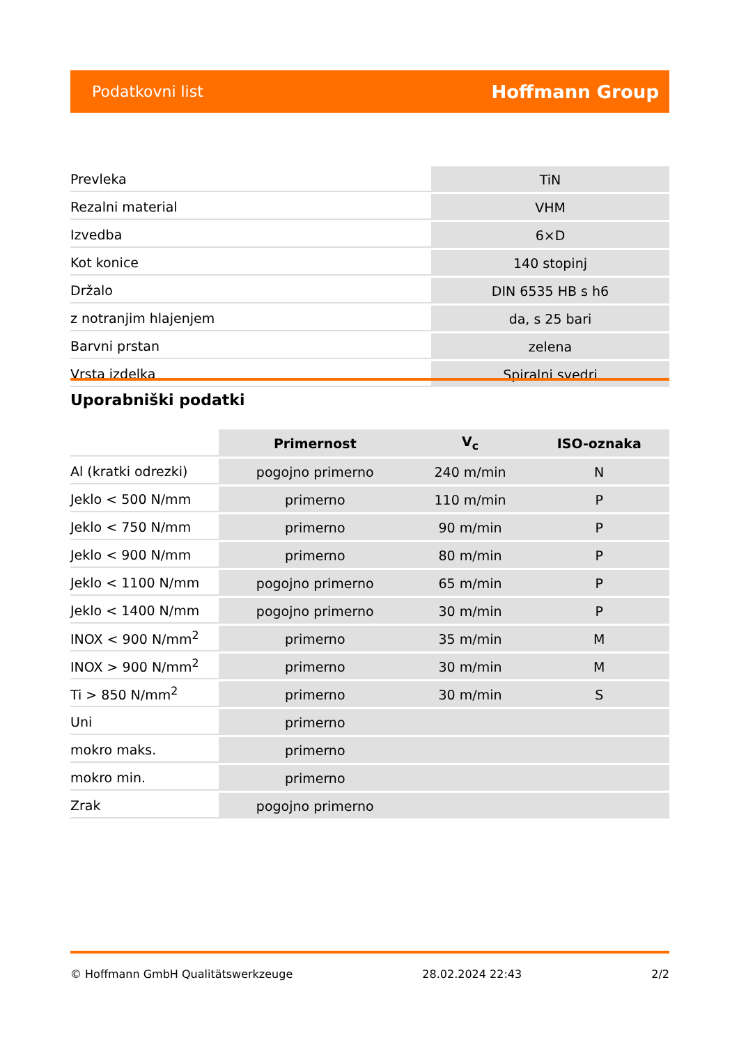Podatkovni list Hoffmann Group
| Prevleka | TiN |
| Rezalni material | VHM |
| Izvedba | 6×D |
| Kot konice | 140 stopinj |
| Držalo | DIN 6535 HB s h6 |
| z notranjim hlajenjem | da, s 25 bari |
| Barvni prstan | zelena |
| Vrsta izdelka | Spiralni svedri |
Uporabniški podatki
| | Primernost | V<sub>c</sub> | ISO-oznaka |
| --- | --- | --- | --- |
| Al (kratki odrezki) | pogojno primerno | 240 m/min | N |
| Jeklo < 500 N/mm | primerno | 110 m/min | P |
| Jeklo < 750 N/mm | primerno | 90 m/min | P |
| Jeklo < 900 N/mm | primerno | 80 m/min | P |
| Jeklo < 1100 N/mm | pogojno primerno | 65 m/min | P |
| Jeklo < 1400 N/mm | pogojno primerno | 30 m/min | P |
| INOX < 900 N/mm<sup>2</sup> | primerno | 35 m/min | M |
| INOX > 900 N/mm<sup>2</sup> | primerno | 30 m/min | M |
| Ti > 850 N/mm<sup>2</sup> | primerno | 30 m/min | S |
| Uni | primerno | | |
| mokro maks. | primerno | | |
| mokro min. | primerno | | |
| Zrak | pogojno primerno | | |
© Hoffmann GmbH Qualitätswerkzeuge 28.02.2024 22:43 2/2